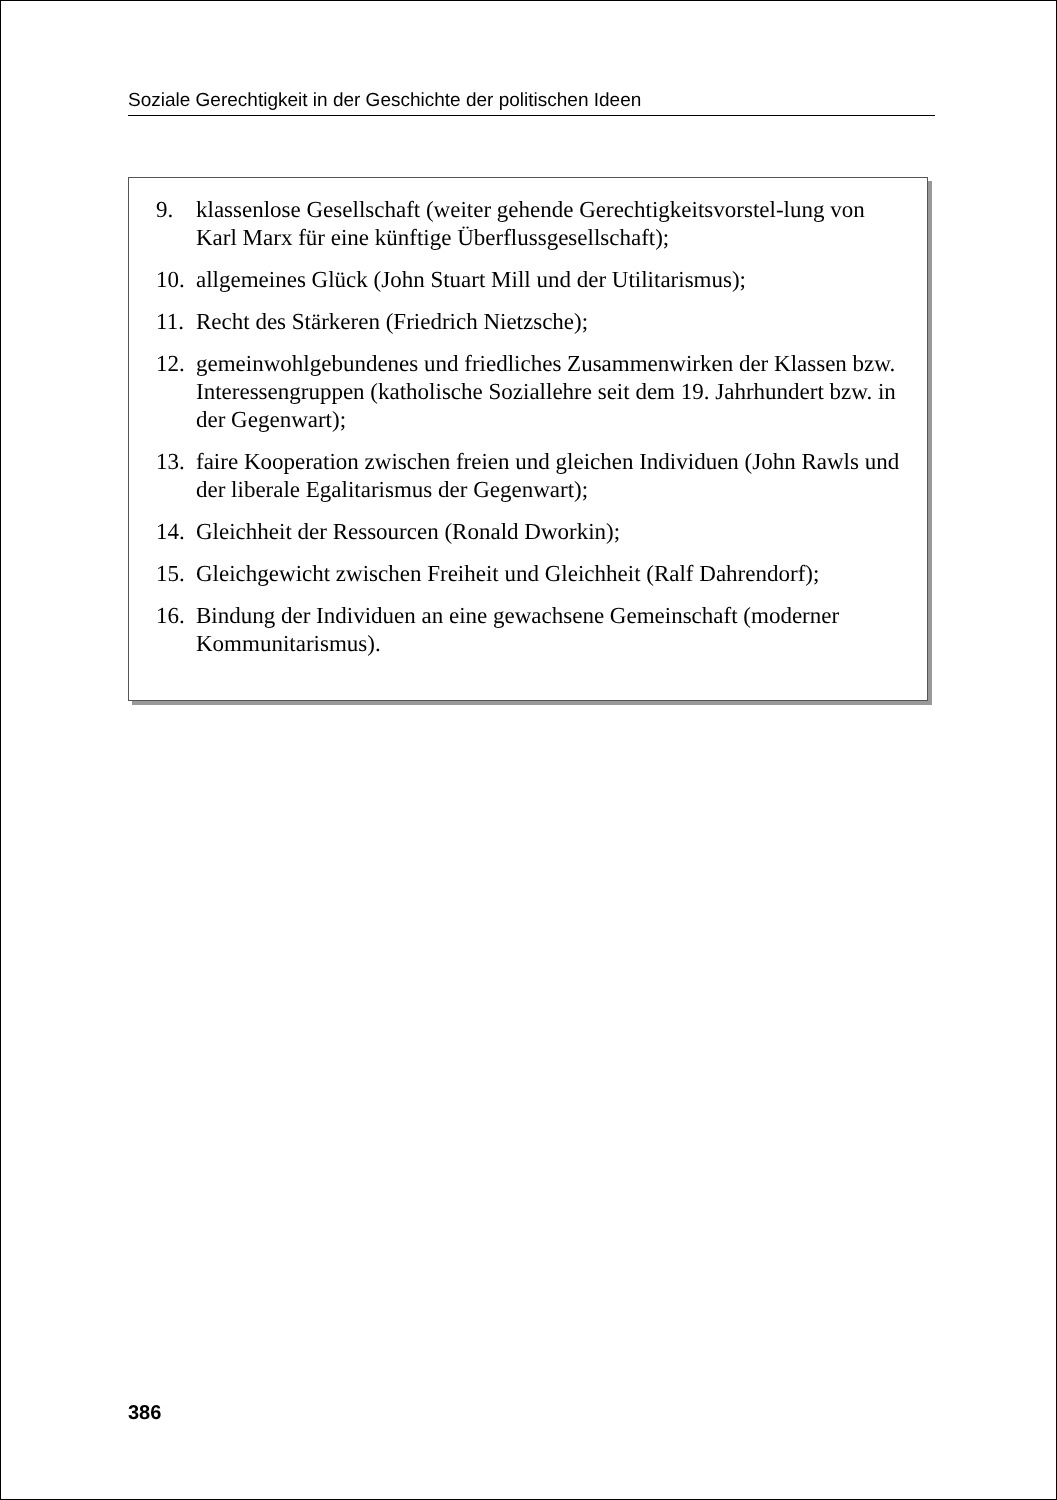Soziale Gerechtigkeit in der Geschichte der politischen Ideen
9. klassenlose Gesellschaft (weiter gehende Gerechtigkeitsvorstel-lung von Karl Marx für eine künftige Überflussgesellschaft);
10. allgemeines Glück (John Stuart Mill und der Utilitarismus);
11. Recht des Stärkeren (Friedrich Nietzsche);
12. gemeinwohlgebundenes und friedliches Zusammenwirken der Klassen bzw. Interessengruppen (katholische Soziallehre seit dem 19. Jahrhundert bzw. in der Gegenwart);
13. faire Kooperation zwischen freien und gleichen Individuen (John Rawls und der liberale Egalitarismus der Gegenwart);
14. Gleichheit der Ressourcen (Ronald Dworkin);
15. Gleichgewicht zwischen Freiheit und Gleichheit (Ralf Dahrendorf);
16. Bindung der Individuen an eine gewachsene Gemeinschaft (moderner Kommunitarismus).
386